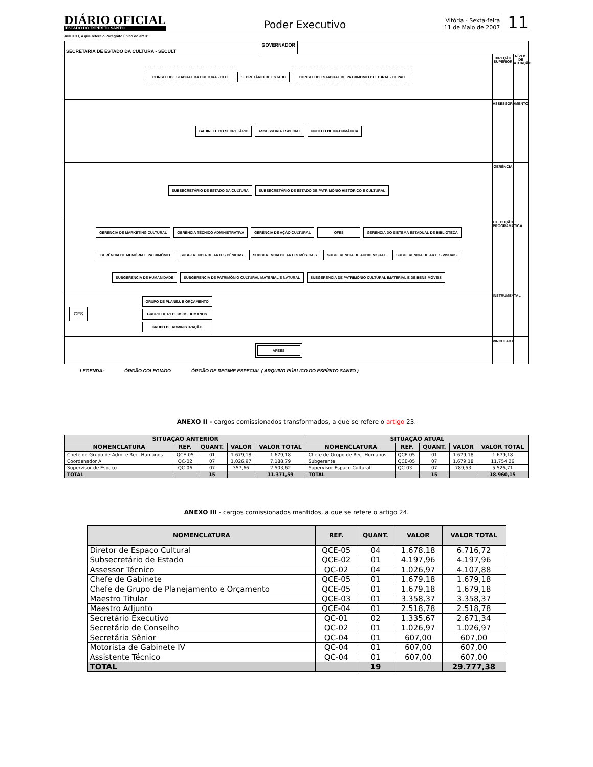DIÁRIO OFICIAL
ESTADO DO ESPÍRITO SANTO
Poder Executivo
Vitória - Sexta-feira
11 de Maio de 2007
11
ANEXO I, a que refere o Parágrafo único do art 3º
SECRETARIA DE ESTADO DA CULTURA - SECULT
GOVERNADOR
CONSELHO ESTADUAL DA CULTURA - CEC
SECRETÁRIO DE ESTADO
CONSELHO ESTADUAL DE PATRIMONIO CULTURAL - CEPAC
DIREÇÃO SUPERIOR
NÍVEIS DE ATUAÇÃO
GABINETE DO SECRETÁRIO
ASSESSORIA ESPECIAL
NUCLEO DE INFORMÁTICA
ASSESSORAMENTO
SUBSECRETÁRIO DE ESTADO DA CULTURA
SUBSECRETÁRIO DE ESTADO DE PATRIMÔNIO HISTÓRICO E CULTURAL
GERÊNCIA
GERÊNCIA DE MARKETING CULTURAL
GERÊNCIA TÉCNICO ADMINISTRATIVA
GERÊNCIA DE AÇÃO CULTURAL
OFES
GERÊNCIA DO SISTEMA ESTADUAL DE BIBLIOTECA
GERÊNCIA DE MEMÓRIA E PATRIMÔNIO
SUBGERENCIA DE ARTES CÊNICAS
SUBGERENCIA DE ARTES MÚSICAIS
SUBGERENCIA DE AUDIO VISUAL
SUBGERENCIA DE ARTES VISUAIS
SUBGERENCIA DE HUMANIDADE
SUBGERENCIA DE PATRIMÔNIO CULTURAL MATERIAL E NATURAL
SUBGERENCIA DE PATRIMÔNIO CULTURAL IMATERIAL E DE BENS MÓVEIS
EXECUÇÃO PROGRAMÁTICA
GFS
GRUPO DE PLANEJ. E ORÇAMENTO
GRUPO DE RECURSOS HUMANOS
GRUPO DE ADMINISTRAÇÃO
INSTRUMENTAL
APEES
VINCULADA
LEGENDA: ÓRGÃO COLEGIADO ÓRGÃO DE REGIME ESPECIAL ( ARQUIVO PÚBLICO DO ESPÍRITO SANTO )
ANEXO II - cargos comissionados transformados, a que se refere o artigo 23.
| SITUAÇÃO ANTERIOR | | | | | SITUAÇÃO ATUAL | | | | |
| --- | --- | --- | --- | --- | --- | --- | --- | --- | --- |
| NOMENCLATURA | REF. | QUANT. | VALOR | VALOR TOTAL | NOMENCLATURA | REF. | QUANT. | VALOR | VALOR TOTAL |
| Chefe de Grupo de Adm. e Rec. Humanos | QCE-05 | 01 | 1.679,18 | 1.679,18 | Chefe de Grupo de Rec. Humanos | QCE-05 | 01 | 1.679,18 | 1.679,18 |
| Coordenador A | QC-02 | 07 | 1.026,97 | 7.188,79 | Subgerente | QCE-05 | 07 | 1.679,18 | 11.754,26 |
| Supervisor de Espaço | QC-06 | 07 | 357,66 | 2.503,62 | Supervisor Espaço Cultural | QC-03 | 07 | 789,53 | 5.526,71 |
| TOTAL | | 15 | | 11.371,59 | TOTAL | | 15 | | 18.960,15 |
ANEXO III - cargos comissionados mantidos, a que se refere o artigo 24.
| NOMENCLATURA | REF. | QUANT. | VALOR | VALOR TOTAL |
| --- | --- | --- | --- | --- |
| Diretor de Espaço Cultural | QCE-05 | 04 | 1.678,18 | 6.716,72 |
| Subsecretário de Estado | QCE-02 | 01 | 4.197,96 | 4.197,96 |
| Assessor Técnico | QC-02 | 04 | 1.026,97 | 4.107,88 |
| Chefe de Gabinete | QCE-05 | 01 | 1.679,18 | 1.679,18 |
| Chefe de Grupo de Planejamento e Orçamento | QCE-05 | 01 | 1.679,18 | 1.679,18 |
| Maestro Titular | QCE-03 | 01 | 3.358,37 | 3.358,37 |
| Maestro Adjunto | QCE-04 | 01 | 2.518,78 | 2.518,78 |
| Secretário Executivo | QC-01 | 02 | 1.335,67 | 2.671,34 |
| Secretário de Conselho | QC-02 | 01 | 1.026,97 | 1.026,97 |
| Secretária Sênior | QC-04 | 01 | 607,00 | 607,00 |
| Motorista de Gabinete IV | QC-04 | 01 | 607,00 | 607,00 |
| Assistente Técnico | QC-04 | 01 | 607,00 | 607,00 |
| TOTAL | | 19 | | 29.777,38 |